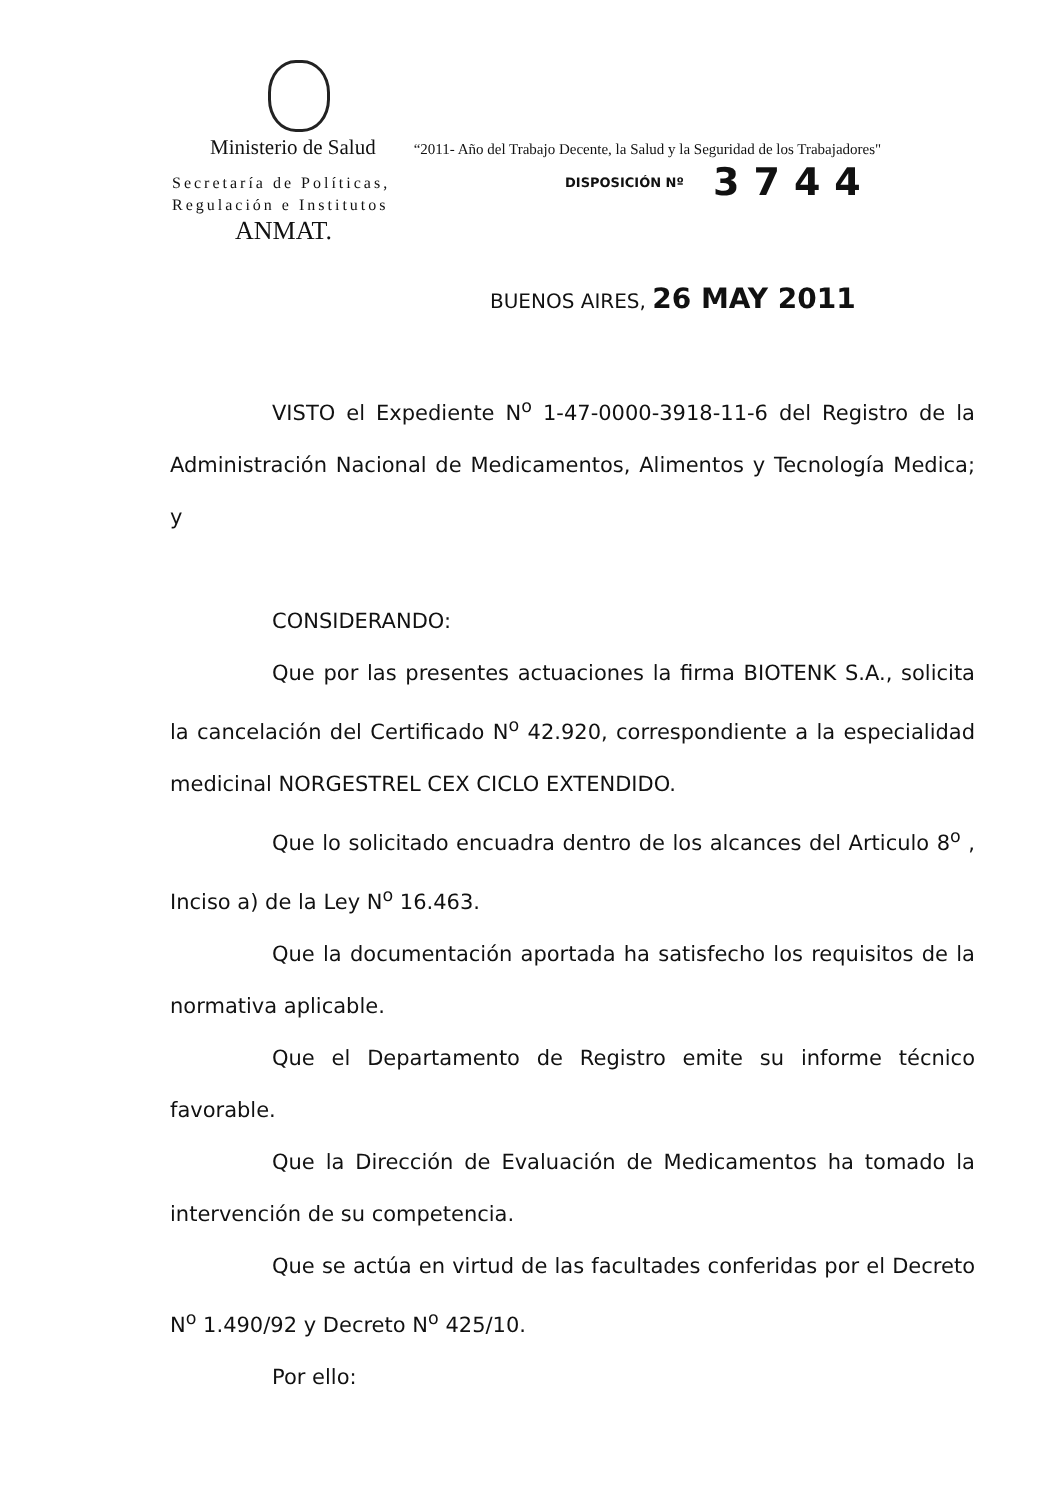Ministerio de Salud “2011- Año del Trabajo Decente, la Salud y la Seguridad de los Trabajadores"
Secretaría de Políticas,
Regulación e Institutos
ANMAT.
DISPOSICIÓN Nº 3744
BUENOS AIRES, 26 MAY 2011
VISTO el Expediente N<sup>o</sup> 1-47-0000-3918-11-6 del Registro de la Administración Nacional de Medicamentos, Alimentos y Tecnología Medica; y
CONSIDERANDO:
Que por las presentes actuaciones la firma BIOTENK S.A., solicita la cancelación del Certificado N<sup>o</sup> 42.920, correspondiente a la especialidad medicinal NORGESTREL CEX CICLO EXTENDIDO.
Que lo solicitado encuadra dentro de los alcances del Articulo 8<sup>o</sup> , Inciso a) de la Ley N<sup>o</sup> 16.463.
Que la documentación aportada ha satisfecho los requisitos de la normativa aplicable.
Que el Departamento de Registro emite su informe técnico favorable.
Que la Dirección de Evaluación de Medicamentos ha tomado la intervención de su competencia.
Que se actúa en virtud de las facultades conferidas por el Decreto N<sup>o</sup> 1.490/92 y Decreto N<sup>o</sup> 425/10.
Por ello: